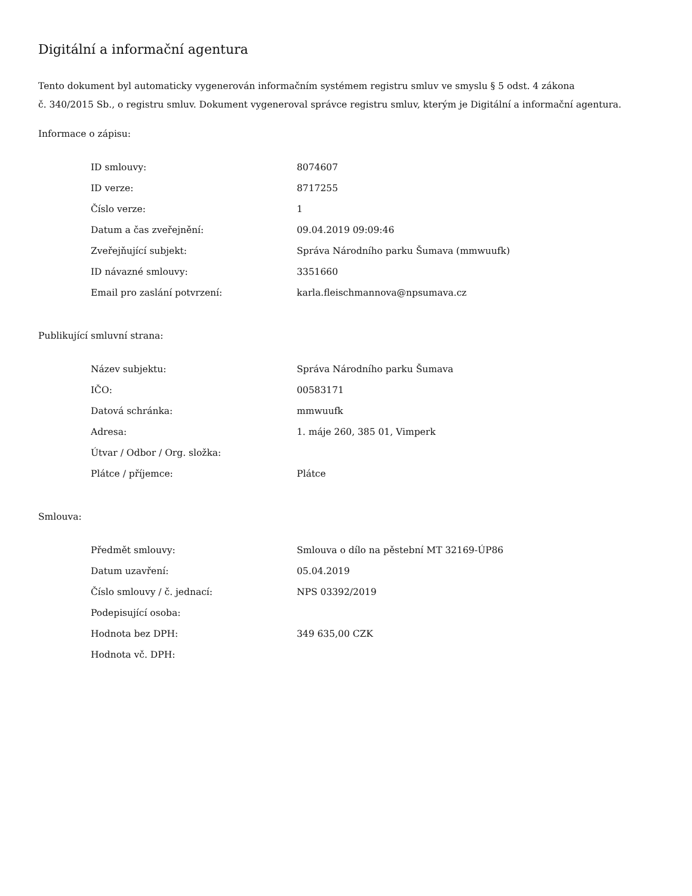Digitální a informační agentura
Tento dokument byl automaticky vygenerován informačním systémem registru smluv ve smyslu § 5 odst. 4 zákona
č. 340/2015 Sb., o registru smluv. Dokument vygeneroval správce registru smluv, kterým je Digitální a informační agentura.
Informace o zápisu:
| ID smlouvy: | 8074607 |
| ID verze: | 8717255 |
| Číslo verze: | 1 |
| Datum a čas zveřejnění: | 09.04.2019 09:09:46 |
| Zveřejňující subjekt: | Správa Národního parku Šumava (mmwuufk) |
| ID návazné smlouvy: | 3351660 |
| Email pro zaslání potvrzení: | karla.fleischmannova@npsumava.cz |
Publikující smluvní strana:
| Název subjektu: | Správa Národního parku Šumava |
| IČO: | 00583171 |
| Datová schránka: | mmwuufk |
| Adresa: | 1. máje 260, 385 01, Vimperk |
| Útvar / Odbor / Org. složka: | |
| Plátce / příjemce: | Plátce |
Smlouva:
| Předmět smlouvy: | Smlouva o dílo na pěstební MT 32169-ÚP86 |
| Datum uzavření: | 05.04.2019 |
| Číslo smlouvy / č. jednací: | NPS 03392/2019 |
| Podepisující osoba: | |
| Hodnota bez DPH: | 349 635,00 CZK |
| Hodnota vč. DPH: | |